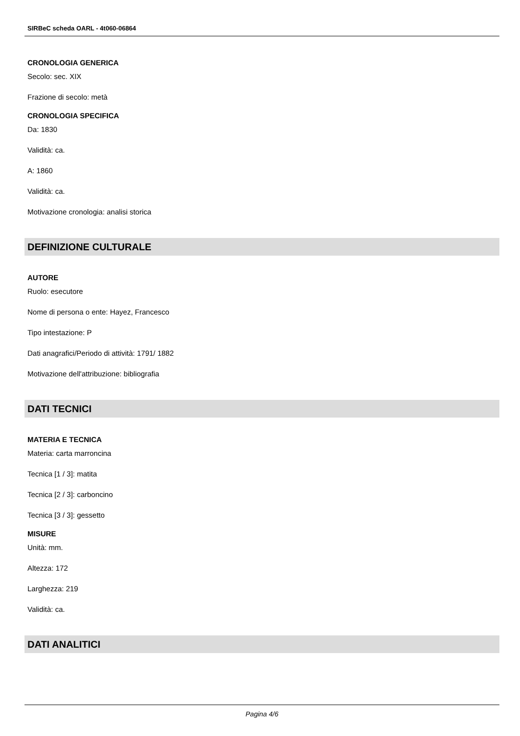SIRBeC scheda OARL - 4t060-06864
CRONOLOGIA GENERICA
Secolo: sec. XIX
Frazione di secolo: metà
CRONOLOGIA SPECIFICA
Da: 1830
Validità: ca.
A: 1860
Validità: ca.
Motivazione cronologia: analisi storica
DEFINIZIONE CULTURALE
AUTORE
Ruolo: esecutore
Nome di persona o ente: Hayez, Francesco
Tipo intestazione: P
Dati anagrafici/Periodo di attività: 1791/ 1882
Motivazione dell'attribuzione: bibliografia
DATI TECNICI
MATERIA E TECNICA
Materia: carta marroncina
Tecnica [1 / 3]: matita
Tecnica [2 / 3]: carboncino
Tecnica [3 / 3]: gessetto
MISURE
Unità: mm.
Altezza: 172
Larghezza: 219
Validità: ca.
DATI ANALITICI
Pagina 4/6